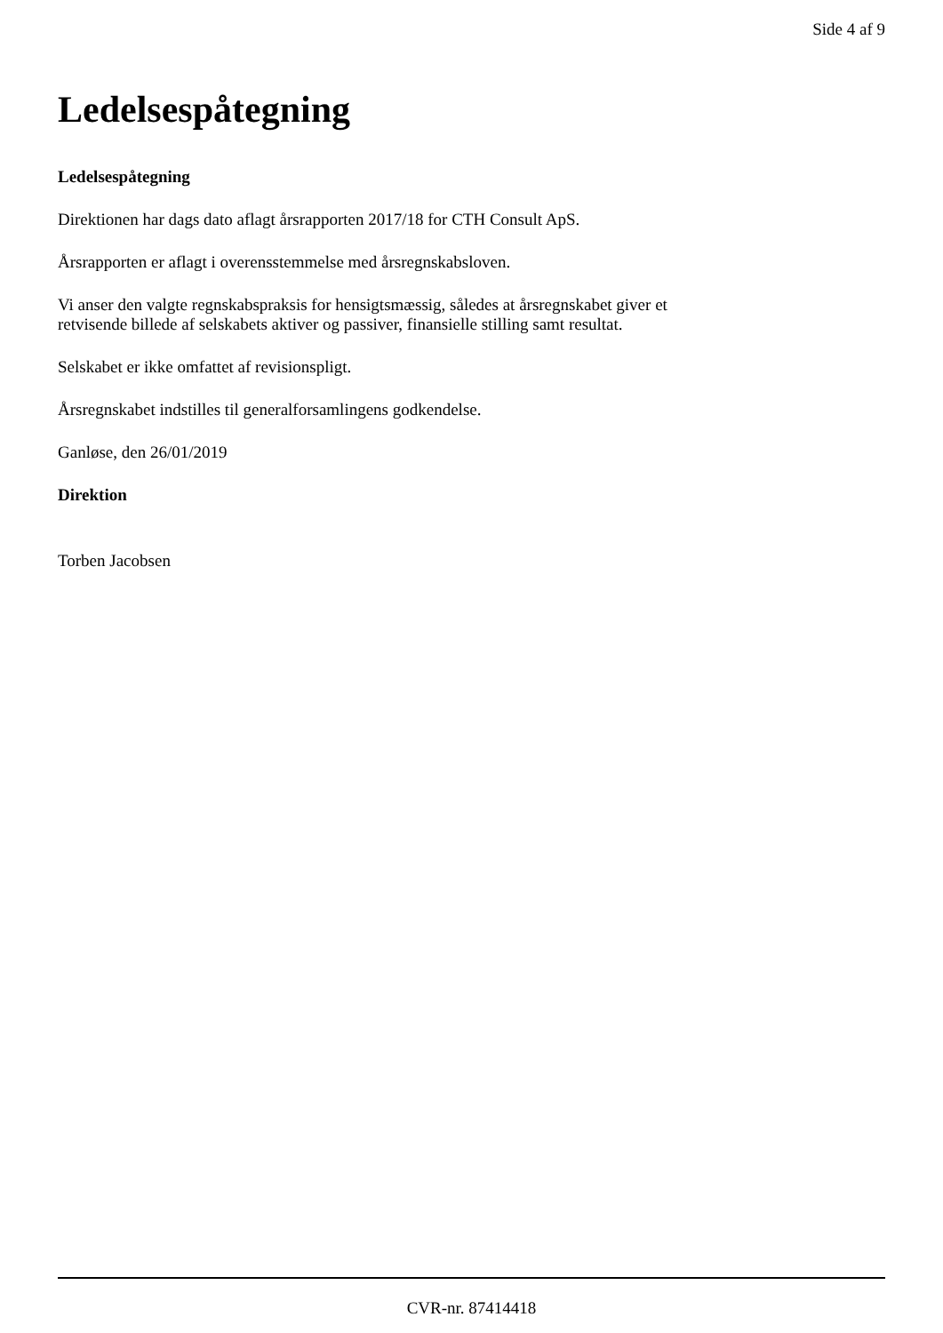Side 4 af 9
Ledelsespåtegning
Ledelsespåtegning
Direktionen har dags dato aflagt årsrapporten 2017/18 for CTH Consult ApS.
Årsrapporten er aflagt i overensstemmelse med årsregnskabsloven.
Vi anser den valgte regnskabspraksis for hensigtsmæssig, således at årsregnskabet giver et
retvisende billede af selskabets aktiver og passiver, finansielle stilling samt resultat.
Selskabet er ikke omfattet af revisionspligt.
Årsregnskabet indstilles til generalforsamlingens godkendelse.
Ganløse, den 26/01/2019
Direktion
Torben Jacobsen
CVR-nr. 87414418